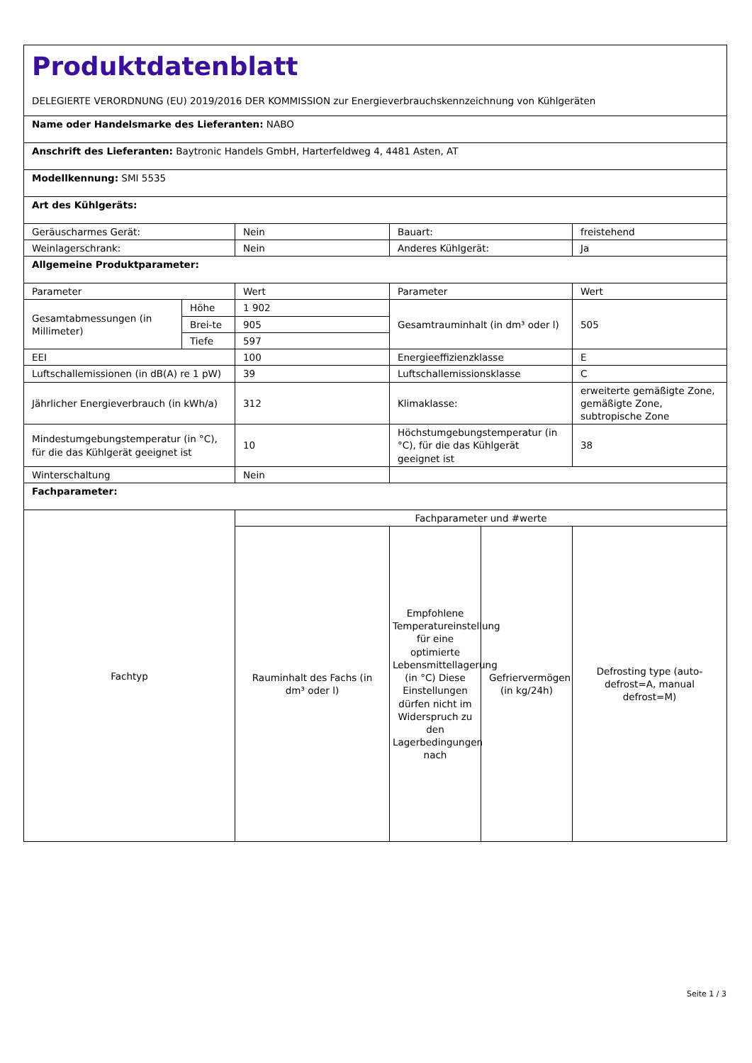| Produktdatenblatt DELEGIERTE VERORDNUNG (EU) 2019/2016 DER KOMMISSION zur Energieverbrauchskennzeichnung von Kühlgeräten | | | | | |
| Name oder Handelsmarke des Lieferanten: NABO | | | | | |
| Anschrift des Lieferanten: Baytronic Handels GmbH, Harterfeldweg 4, 4481 Asten, AT | | | | | |
| Modellkennung: SMI 5535 | | | | | |
| Art des Kühlgeräts: | | | | | |
| Geräuscharmes Gerät: | | Nein | Bauart: | | freistehend |
| Weinlagerschrank: | | Nein | Anderes Kühlgerät: | | Ja |
| Allgemeine Produktparameter: | | | | | |
| Parameter | | Wert | Parameter | | Wert |
| Gesamtabmessungen (in Millimeter) | Höhe | 1 902 | Gesamtrauminhalt (in dm³ oder l) | | 505 |
| | Brei-te | 905 | | | |
| | Tiefe | 597 | | | |
| EEI | | 100 | Energieeffizienzklasse | | E |
| Luftschallemissionen (in dB(A) re 1 pW) | | 39 | Luftschallemissionsklasse | | C |
| Jährlicher Energieverbrauch (in kWh/a) | | 312 | Klimaklasse: | | erweiterte gemäßigte Zone, gemäßigte Zone, subtropische Zone |
| Mindestumgebungstemperatur (in °C), für die das Kühlgerät geeignet ist | | 10 | Höchstumgebungstemperatur (in °C), für die das Kühlgerät geeignet ist | | 38 |
| Winterschaltung | | Nein | | | |
| Fachparameter: | | | | | |
| Fachtyp | | Fachparameter und #werte | | | |
| | | Rauminhalt des Fachs (in dm³ oder l) | Empfohlene Temperatureinstellung für eine optimierte Lebensmittellagerung (in °C) Diese Einstellungen dürfen nicht im Widerspruch zu den Lagerbedingungen nach | Gefriervermögen (in kg/24h) | Defrosting type (auto-defrost=A, manual defrost=M) |
Seite 1 / 3